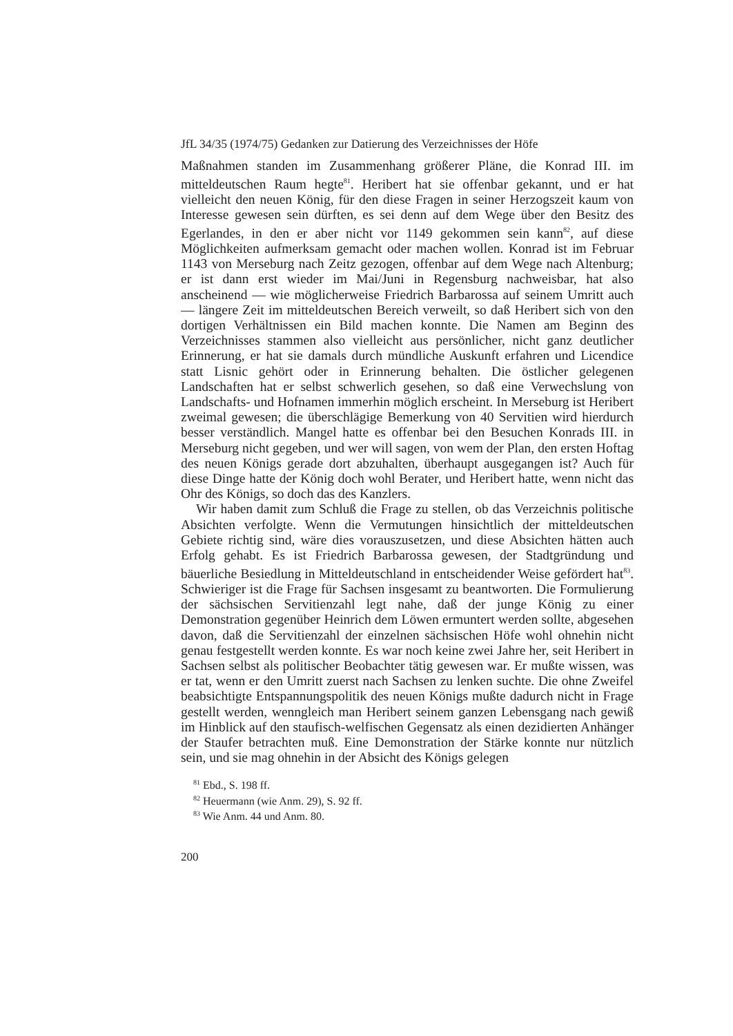JfL 34/35 (1974/75) Gedanken zur Datierung des Verzeichnisses der Höfe
Maßnahmen standen im Zusammenhang größerer Pläne, die Konrad III. im mitteldeutschen Raum hegte<sup>81</sup>. Heribert hat sie offenbar gekannt, und er hat vielleicht den neuen König, für den diese Fragen in seiner Herzogszeit kaum von Interesse gewesen sein dürften, es sei denn auf dem Wege über den Besitz des Egerlandes, in den er aber nicht vor 1149 gekommen sein kann<sup>82</sup>, auf diese Möglichkeiten aufmerksam gemacht oder machen wollen. Konrad ist im Februar 1143 von Merseburg nach Zeitz gezogen, offenbar auf dem Wege nach Altenburg; er ist dann erst wieder im Mai/Juni in Regensburg nachweisbar, hat also anscheinend — wie möglicherweise Friedrich Barbarossa auf seinem Umritt auch — längere Zeit im mitteldeutschen Bereich verweilt, so daß Heribert sich von den dortigen Verhältnissen ein Bild machen konnte. Die Namen am Beginn des Verzeichnisses stammen also vielleicht aus persönlicher, nicht ganz deutlicher Erinnerung, er hat sie damals durch mündliche Auskunft erfahren und Licendice statt Lisnic gehört oder in Erinnerung behalten. Die östlicher gelegenen Landschaften hat er selbst schwerlich gesehen, so daß eine Verwechslung von Landschafts- und Hofnamen immerhin möglich erscheint. In Merseburg ist Heribert zweimal gewesen; die überschlägige Bemerkung von 40 Servitien wird hierdurch besser verständlich. Mangel hatte es offenbar bei den Besuchen Konrads III. in Merseburg nicht gegeben, und wer will sagen, von wem der Plan, den ersten Hoftag des neuen Königs gerade dort abzuhalten, überhaupt ausgegangen ist? Auch für diese Dinge hatte der König doch wohl Berater, und Heribert hatte, wenn nicht das Ohr des Königs, so doch das des Kanzlers.
Wir haben damit zum Schluß die Frage zu stellen, ob das Verzeichnis politische Absichten verfolgte. Wenn die Vermutungen hinsichtlich der mitteldeutschen Gebiete richtig sind, wäre dies vorauszusetzen, und diese Absichten hätten auch Erfolg gehabt. Es ist Friedrich Barbarossa gewesen, der Stadtgründung und bäuerliche Besiedlung in Mitteldeutschland in entscheidender Weise gefördert hat<sup>83</sup>. Schwieriger ist die Frage für Sachsen insgesamt zu beantworten. Die Formulierung der sächsischen Servitienzahl legt nahe, daß der junge König zu einer Demonstration gegenüber Heinrich dem Löwen ermuntert werden sollte, abgesehen davon, daß die Servitienzahl der einzelnen sächsischen Höfe wohl ohnehin nicht genau festgestellt werden konnte. Es war noch keine zwei Jahre her, seit Heribert in Sachsen selbst als politischer Beobachter tätig gewesen war. Er mußte wissen, was er tat, wenn er den Umritt zuerst nach Sachsen zu lenken suchte. Die ohne Zweifel beabsichtigte Entspannungspolitik des neuen Königs mußte dadurch nicht in Frage gestellt werden, wenngleich man Heribert seinem ganzen Lebensgang nach gewiß im Hinblick auf den staufisch-welfischen Gegensatz als einen dezidierten Anhänger der Staufer betrachten muß. Eine Demonstration der Stärke konnte nur nützlich sein, und sie mag ohnehin in der Absicht des Königs gelegen
<sup>81</sup> Ebd., S. 198 ff.
<sup>82</sup> Heuermann (wie Anm. 29), S. 92 ff.
<sup>83</sup> Wie Anm. 44 und Anm. 80.
200